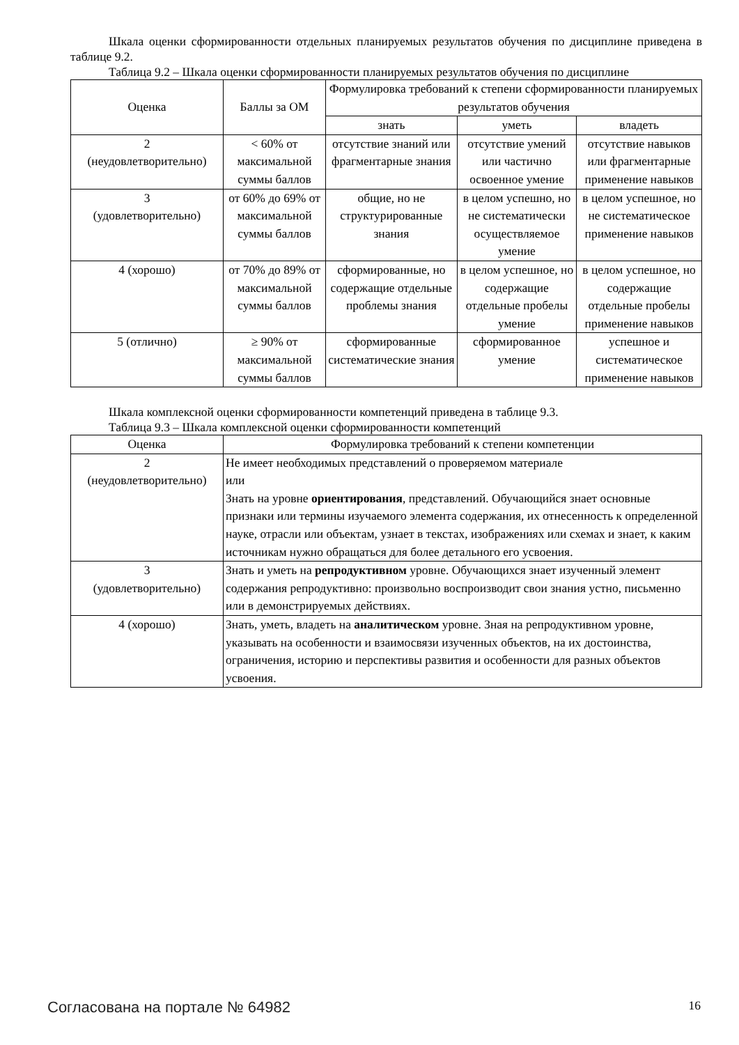Шкала оценки сформированности отдельных планируемых результатов обучения по дисциплине приведена в таблице 9.2.
Таблица 9.2 – Шкала оценки сформированности планируемых результатов обучения по дисциплине
| Оценка | Баллы за ОМ | Формулировка требований к степени сформированности планируемых результатов обучения | | |
| --- | --- | --- | --- | --- |
| | | знать | уметь | владеть |
| 2 (неудовлетворительно) | < 60% от максимальной суммы баллов | отсутствие знаний или фрагментарные знания | отсутствие умений или частично освоенное умение | отсутствие навыков или фрагментарные применение навыков |
| 3 (удовлетворительно) | от 60% до 69% от максимальной суммы баллов | общие, но не структурированные знания | в целом успешно, но не систематически осуществляемое умение | в целом успешное, но не систематическое применение навыков |
| 4 (хорошо) | от 70% до 89% от максимальной суммы баллов | сформированные, но содержащие отдельные проблемы знания | в целом успешное, но содержащие отдельные пробелы умение | в целом успешное, но содержащие отдельные пробелы применение навыков |
| 5 (отлично) | ≥ 90% от максимальной суммы баллов | сформированные систематические знания | сформированное умение | успешное и систематическое применение навыков |
Шкала комплексной оценки сформированности компетенций приведена в таблице 9.3.
Таблица 9.3 – Шкала комплексной оценки сформированности компетенций
| Оценка | Формулировка требований к степени компетенции |
| --- | --- |
| 2 (неудовлетворительно) | Не имеет необходимых представлений о проверяемом материале или Знать на уровне ориентирования , представлений. Обучающийся знает основные признаки или термины изучаемого элемента содержания, их отнесенность к определенной науке, отрасли или объектам, узнает в текстах, изображениях или схемах и знает, к каким источникам нужно обращаться для более детального его усвоения. |
| 3 (удовлетворительно) | Знать и уметь на репродуктивном уровне. Обучающихся знает изученный элемент содержания репродуктивно: произвольно воспроизводит свои знания устно, письменно или в демонстрируемых действиях. |
| 4 (хорошо) | Знать, уметь, владеть на аналитическом уровне. Зная на репродуктивном уровне, указывать на особенности и взаимосвязи изученных объектов, на их достоинства, ограничения, историю и перспективы развития и особенности для разных объектов усвоения. |
Согласована на портале № 64982 16